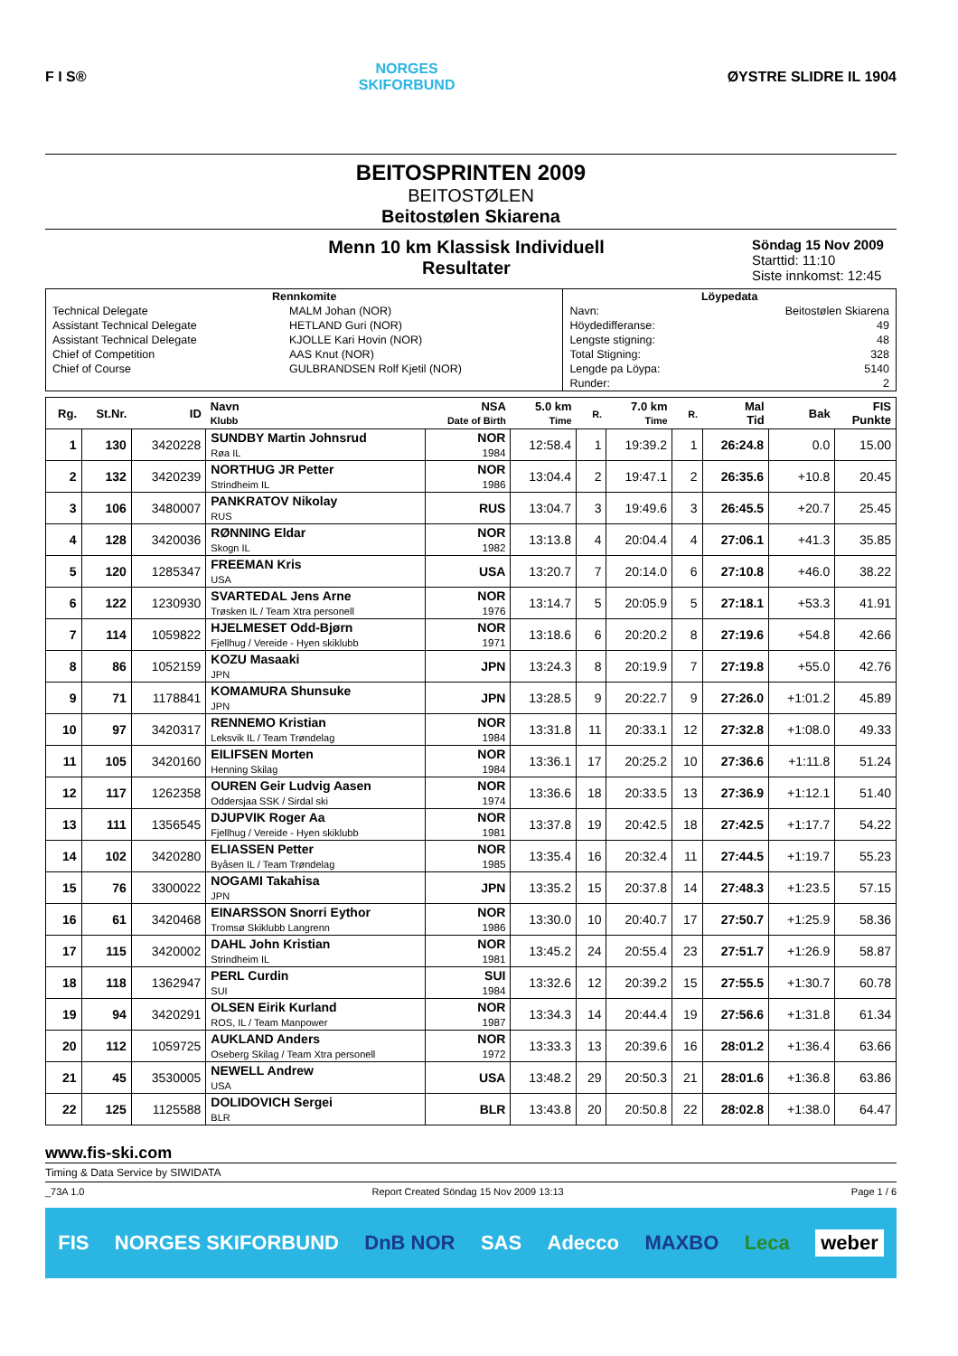F I S®
NORGES
SKIFORBUND
ØYSTRE SLIDRE IL 1904
BEITOSPRINTEN 2009
BEITOSTØLEN
Beitostølen Skiarena
Menn 10 km Klassisk Individuell
Resultater
Söndag 15 Nov 2009
Starttid: 11:10
Siste innkomst: 12:45
| Rennkomite | | Löypedata | |
| --- | --- | --- | --- |
| Technical Delegate | MALM Johan (NOR) | Navn: | Beitostølen Skiarena |
| Assistant Technical Delegate | HETLAND Guri (NOR) | Höydedifferanse: | 49 |
| Assistant Technical Delegate | KJOLLE Kari Hovin (NOR) | Lengste stigning: | 48 |
| Chief of Competition | AAS Knut (NOR) | Total Stigning: | 328 |
| Chief of Course | GULBRANDSEN Rolf Kjetil (NOR) | Lengde pa Löypa: | 5140 |
| | | Runder: | 2 |
| Rg. | St.Nr. | ID | Navn Klubb | NSA Date of Birth | 5.0 km Time | R. | 7.0 km Time | R. | Mal Tid | Bak | FIS Punkte |
| --- | --- | --- | --- | --- | --- | --- | --- | --- | --- | --- | --- |
| 1 | 130 | 3420228 | SUNDBY Martin Johnsrud Røa IL | NOR 1984 | 12:58.4 | 1 | 19:39.2 | 1 | 26:24.8 | 0.0 | 15.00 |
| 2 | 132 | 3420239 | NORTHUG JR Petter Strindheim IL | NOR 1986 | 13:04.4 | 2 | 19:47.1 | 2 | 26:35.6 | +10.8 | 20.45 |
| 3 | 106 | 3480007 | PANKRATOV Nikolay RUS | RUS | 13:04.7 | 3 | 19:49.6 | 3 | 26:45.5 | +20.7 | 25.45 |
| 4 | 128 | 3420036 | RØNNING Eldar Skogn IL | NOR 1982 | 13:13.8 | 4 | 20:04.4 | 4 | 27:06.1 | +41.3 | 35.85 |
| 5 | 120 | 1285347 | FREEMAN Kris USA | USA | 13:20.7 | 7 | 20:14.0 | 6 | 27:10.8 | +46.0 | 38.22 |
| 6 | 122 | 1230930 | SVARTEDAL Jens Arne Trøsken IL / Team Xtra personell | NOR 1976 | 13:14.7 | 5 | 20:05.9 | 5 | 27:18.1 | +53.3 | 41.91 |
| 7 | 114 | 1059822 | HJELMESET Odd-Bjørn Fjellhug / Vereide - Hyen skiklubb | NOR 1971 | 13:18.6 | 6 | 20:20.2 | 8 | 27:19.6 | +54.8 | 42.66 |
| 8 | 86 | 1052159 | KOZU Masaaki JPN | JPN | 13:24.3 | 8 | 20:19.9 | 7 | 27:19.8 | +55.0 | 42.76 |
| 9 | 71 | 1178841 | KOMAMURA Shunsuke JPN | JPN | 13:28.5 | 9 | 20:22.7 | 9 | 27:26.0 | +1:01.2 | 45.89 |
| 10 | 97 | 3420317 | RENNEMO Kristian Leksvik IL / Team Trøndelag | NOR 1984 | 13:31.8 | 11 | 20:33.1 | 12 | 27:32.8 | +1:08.0 | 49.33 |
| 11 | 105 | 3420160 | EILIFSEN Morten Henning Skilag | NOR 1984 | 13:36.1 | 17 | 20:25.2 | 10 | 27:36.6 | +1:11.8 | 51.24 |
| 12 | 117 | 1262358 | OUREN Geir Ludvig Aasen Oddersjaa SSK / Sirdal ski | NOR 1974 | 13:36.6 | 18 | 20:33.5 | 13 | 27:36.9 | +1:12.1 | 51.40 |
| 13 | 111 | 1356545 | DJUPVIK Roger Aa Fjellhug / Vereide - Hyen skiklubb | NOR 1981 | 13:37.8 | 19 | 20:42.5 | 18 | 27:42.5 | +1:17.7 | 54.22 |
| 14 | 102 | 3420280 | ELIASSEN Petter Byåsen IL / Team Trøndelag | NOR 1985 | 13:35.4 | 16 | 20:32.4 | 11 | 27:44.5 | +1:19.7 | 55.23 |
| 15 | 76 | 3300022 | NOGAMI Takahisa JPN | JPN | 13:35.2 | 15 | 20:37.8 | 14 | 27:48.3 | +1:23.5 | 57.15 |
| 16 | 61 | 3420468 | EINARSSON Snorri Eythor Tromsø Skiklubb Langrenn | NOR 1986 | 13:30.0 | 10 | 20:40.7 | 17 | 27:50.7 | +1:25.9 | 58.36 |
| 17 | 115 | 3420002 | DAHL John Kristian Strindheim IL | NOR 1981 | 13:45.2 | 24 | 20:55.4 | 23 | 27:51.7 | +1:26.9 | 58.87 |
| 18 | 118 | 1362947 | PERL Curdin SUI | SUI 1984 | 13:32.6 | 12 | 20:39.2 | 15 | 27:55.5 | +1:30.7 | 60.78 |
| 19 | 94 | 3420291 | OLSEN Eirik Kurland ROS, IL / Team Manpower | NOR 1987 | 13:34.3 | 14 | 20:44.4 | 19 | 27:56.6 | +1:31.8 | 61.34 |
| 20 | 112 | 1059725 | AUKLAND Anders Oseberg Skilag / Team Xtra personell | NOR 1972 | 13:33.3 | 13 | 20:39.6 | 16 | 28:01.2 | +1:36.4 | 63.66 |
| 21 | 45 | 3530005 | NEWELL Andrew USA | USA | 13:48.2 | 29 | 20:50.3 | 21 | 28:01.6 | +1:36.8 | 63.86 |
| 22 | 125 | 1125588 | DOLIDOVICH Sergei BLR | BLR | 13:43.8 | 20 | 20:50.8 | 22 | 28:02.8 | +1:38.0 | 64.47 |
www.fis-ski.com
Timing & Data Service by SIWIDATA
_73A 1.0 Report Created Söndag 15 Nov 2009 13:13 Page 1 / 6
FIS NORGES SKIFORBUND DnB NOR SAS Adecco MAXBO Leca weber